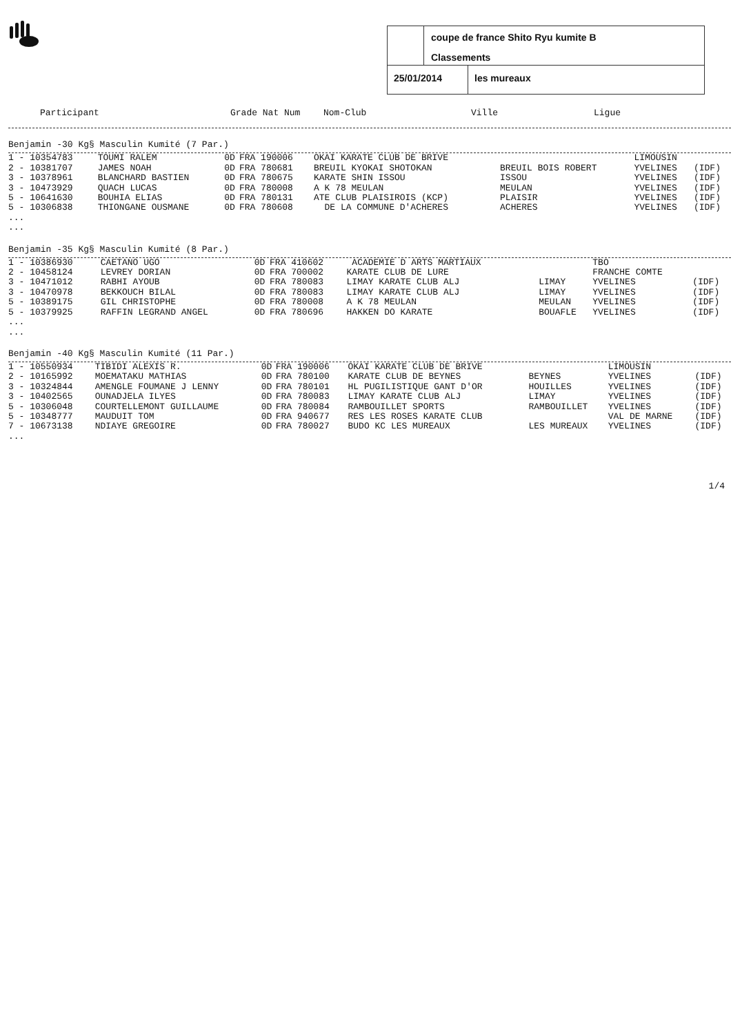coupe de france Shito Ryu kumite B
Classements
25/01/2014 les mureaux
| Participant | Grade Nat Num | Nom-Club | Ville | Ligue |
| --- | --- | --- | --- | --- |
Benjamin -30 Kg§ Masculin Kumité (7 Par.)
| 1 - 10354783 | TOUMI RALEM | 0D | FRA 190006 | OKAI KARATE CLUB DE BRIVE | | LIMOUSIN | |
| 2 - 10381707 | JAMES NOAH | 0D | FRA 780681 | BREUIL KYOKAI SHOTOKAN | BREUIL BOIS ROBERT | YVELINES | (IDF) |
| 3 - 10378961 | BLANCHARD BASTIEN | 0D | FRA 780675 | KARATE SHIN ISSOU | ISSOU | YVELINES | (IDF) |
| 3 - 10473929 | QUACH LUCAS | 0D | FRA 780008 | A K 78 MEULAN | MEULAN | YVELINES | (IDF) |
| 5 - 10641630 | BOUHIA ELIAS | 0D | FRA 780131 | ATE CLUB PLAISIROIS (KCP) | PLAISIR | YVELINES | (IDF) |
| 5 - 10306838 | THIONGANE OUSMANE | 0D | FRA 780608 | DE LA COMMUNE D'ACHERES | ACHERES | YVELINES | (IDF) |
...
...
Benjamin -35 Kg§ Masculin Kumité (8 Par.)
| 1 - 10386930 | CAETANO UGO | 0D | FRA 410602 | ACADEMIE D ARTS MARTIAUX | | TBO | |
| 2 - 10458124 | LEVREY DORIAN | 0D | FRA 700002 | KARATE CLUB DE LURE | | FRANCHE COMTE | |
| 3 - 10471012 | RABHI AYOUB | 0D | FRA 780083 | LIMAY KARATE CLUB ALJ | LIMAY | YVELINES | (IDF) |
| 3 - 10470978 | BEKKOUCH BILAL | 0D | FRA 780083 | LIMAY KARATE CLUB ALJ | LIMAY | YVELINES | (IDF) |
| 5 - 10389175 | GIL CHRISTOPHE | 0D | FRA 780008 | A K 78 MEULAN | MEULAN | YVELINES | (IDF) |
| 5 - 10379925 | RAFFIN LEGRAND ANGEL | 0D | FRA 780696 | HAKKEN DO KARATE | BOUAFLE | YVELINES | (IDF) |
...
...
Benjamin -40 Kg§ Masculin Kumité (11 Par.)
| 1 - 10550934 | TIBIDI ALEXIS R. | 0D | FRA 190006 | OKAI KARATE CLUB DE BRIVE | | LIMOUSIN | |
| 2 - 10165992 | MOEMATAKU MATHIAS | 0D | FRA 780100 | KARATE CLUB DE BEYNES | BEYNES | YVELINES | (IDF) |
| 3 - 10324844 | AMENGLE FOUMANE J LENNY | 0D | FRA 780101 | HL PUGILISTIQUE GANT D'OR | HOUILLES | YVELINES | (IDF) |
| 3 - 10402565 | OUNADJELA ILYES | 0D | FRA 780083 | LIMAY KARATE CLUB ALJ | LIMAY | YVELINES | (IDF) |
| 5 - 10306048 | COURTELLEMONT GUILLAUME | 0D | FRA 780084 | RAMBOUILLET SPORTS | RAMBOUILLET | YVELINES | (IDF) |
| 5 - 10348777 | MAUDUIT TOM | 0D | FRA 940677 | RES LES ROSES KARATE CLUB | | VAL DE MARNE | (IDF) |
| 7 - 10673138 | NDIAYE GREGOIRE | 0D | FRA 780027 | BUDO KC LES MUREAUX | LES MUREAUX | YVELINES | (IDF) |
...
1/4